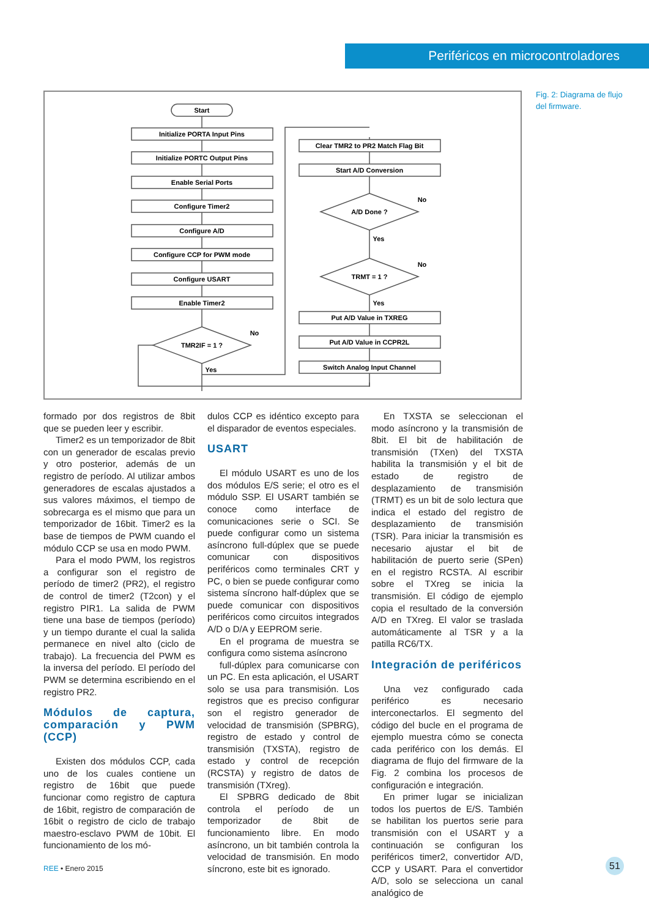Periféricos en microcontroladores
Start
Initialize PORTA Input Pins
Initialize PORTC Output Pins
Enable Serial Ports
Configure Timer2
Configure A/D
Configure CCP for PWM mode
Configure USART
Enable Timer2
TMR2IF = 1 ?
No
Yes
Clear TMR2 to PR2 Match Flag Bit
Start A/D Conversion
A/D Done ?
No
Yes
TRMT = 1 ?
No
Yes
Put A/D Value in TXREG
Put A/D Value in CCPR2L
Switch Analog Input Channel
Fig. 2: Diagrama de flujo del firmware.
formado por dos registros de 8bit que se pueden leer y escribir.
Timer2 es un temporizador de 8bit con un generador de escalas previo y otro posterior, además de un registro de período. Al utilizar ambos generadores de escalas ajustados a sus valores máximos, el tiempo de sobrecarga es el mismo que para un temporizador de 16bit. Timer2 es la base de tiempos de PWM cuando el módulo CCP se usa en modo PWM.
Para el modo PWM, los registros a configurar son el registro de período de timer2 (PR2), el registro de control de timer2 (T2con) y el registro PIR1. La salida de PWM tiene una base de tiempos (período) y un tiempo durante el cual la salida permanece en nivel alto (ciclo de trabajo). La frecuencia del PWM es la inversa del período. El período del PWM se determina escribiendo en el registro PR2.
Módulos de captura, comparación y PWM (CCP)
Existen dos módulos CCP, cada uno de los cuales contiene un registro de 16bit que puede funcionar como registro de captura de 16bit, registro de comparación de 16bit o registro de ciclo de trabajo maestro-esclavo PWM de 10bit. El funcionamiento de los mó-
dulos CCP es idéntico excepto para el disparador de eventos especiales.
USART
El módulo USART es uno de los dos módulos E/S serie; el otro es el módulo SSP. El USART también se conoce como interface de comunicaciones serie o SCI. Se puede configurar como un sistema asíncrono full-dúplex que se puede comunicar con dispositivos periféricos como terminales CRT y PC, o bien se puede configurar como sistema síncrono half-dúplex que se puede comunicar con dispositivos periféricos como circuitos integrados A/D o D/A y EEPROM serie.
En el programa de muestra se configura como sistema asíncrono
full-dúplex para comunicarse con un PC. En esta aplicación, el USART solo se usa para transmisión. Los registros que es preciso configurar son el registro generador de velocidad de transmisión (SPBRG), registro de estado y control de transmisión (TXSTA), registro de estado y control de recepción (RCSTA) y registro de datos de transmisión (TXreg).
El SPBRG dedicado de 8bit controla el período de un temporizador de 8bit de funcionamiento libre. En modo asíncrono, un bit también controla la velocidad de transmisión. En modo síncrono, este bit es ignorado.
En TXSTA se seleccionan el modo asíncrono y la transmisión de 8bit. El bit de habilitación de transmisión (TXen) del TXSTA habilita la transmisión y el bit de estado de registro de desplazamiento de transmisión (TRMT) es un bit de solo lectura que indica el estado del registro de desplazamiento de transmisión (TSR). Para iniciar la transmisión es necesario ajustar el bit de habilitación de puerto serie (SPen) en el registro RCSTA. Al escribir sobre el TXreg se inicia la transmisión. El código de ejemplo copia el resultado de la conversión A/D en TXreg. El valor se traslada automáticamente al TSR y a la patilla RC6/TX.
Integración de periféricos
Una vez configurado cada periférico es necesario interconectarlos. El segmento del código del bucle en el programa de ejemplo muestra cómo se conecta cada periférico con los demás. El diagrama de flujo del firmware de la Fig. 2 combina los procesos de configuración e integración.
En primer lugar se inicializan todos los puertos de E/S. También se habilitan los puertos serie para transmisión con el USART y a continuación se configuran los periféricos timer2, convertidor A/D, CCP y USART. Para el convertidor A/D, solo se selecciona un canal analógico de
REE • Enero 2015 51